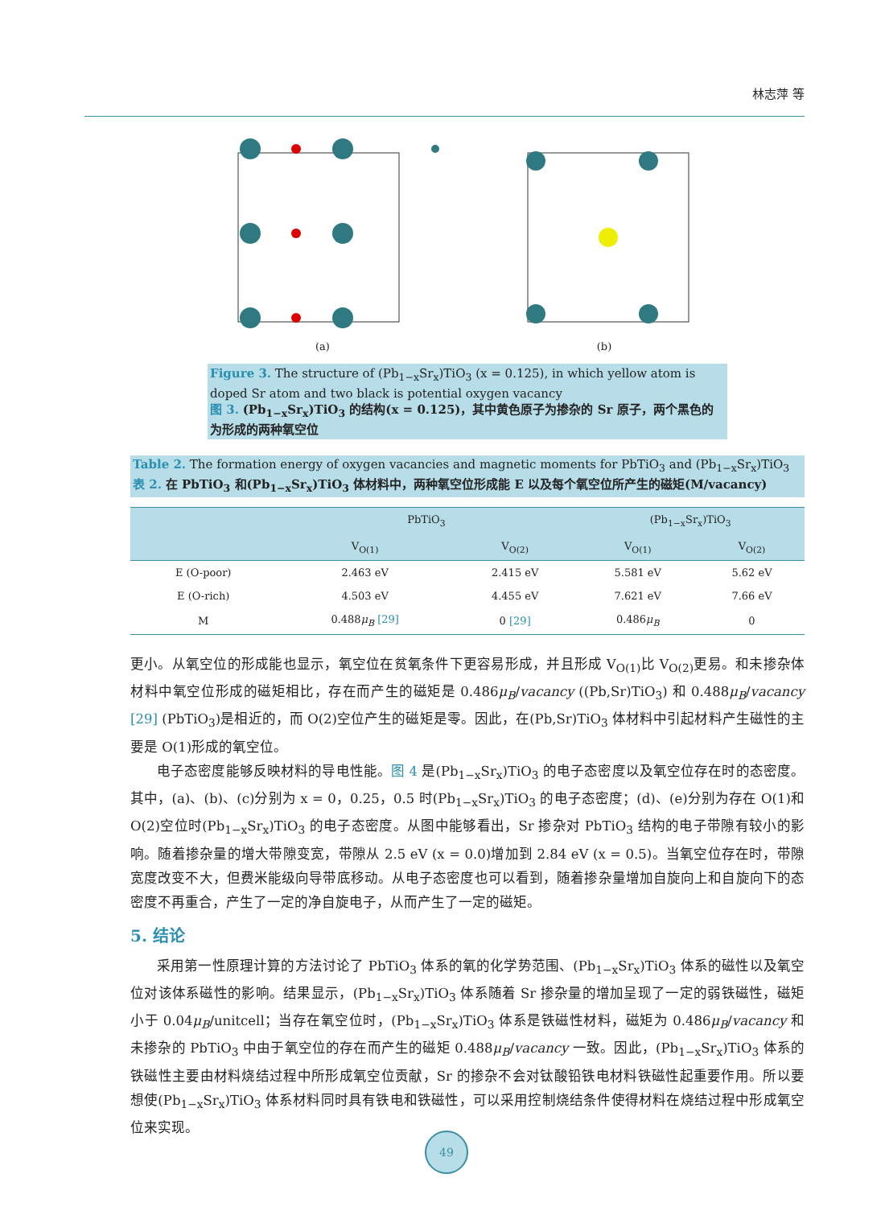林志萍 等
(a) (b)
Figure 3. The structure of (Pb<sub>1−x</sub>Sr<sub>x</sub>)TiO<sub>3</sub> (x = 0.125), in which yellow atom is doped Sr atom and two black is potential oxygen vacancy
图 3. (Pb<sub>1−x</sub>Sr<sub>x</sub>)TiO<sub>3</sub> 的结构(x = 0.125)，其中黄色原子为掺杂的 Sr 原子，两个黑色的为形成的两种氧空位
Table 2. The formation energy of oxygen vacancies and magnetic moments for PbTiO<sub>3</sub> and (Pb<sub>1−x</sub>Sr<sub>x</sub>)TiO<sub>3</sub>
表 2. 在 PbTiO<sub>3</sub> 和(Pb<sub>1−x</sub>Sr<sub>x</sub>)TiO<sub>3</sub> 体材料中，两种氧空位形成能 E 以及每个氧空位所产生的磁矩(M/vacancy)
| | PbTiO<sub>3</sub> | | (Pb<sub>1−x</sub>Sr<sub>x</sub>)TiO<sub>3</sub> | |
| --- | --- | --- | --- | --- |
| | V<sub>O(1)</sub> | V<sub>O(2)</sub> | V<sub>O(1)</sub> | V<sub>O(2)</sub> |
| E (O-poor) | 2.463 eV | 2.415 eV | 5.581 eV | 5.62 eV |
| E (O-rich) | 4.503 eV | 4.455 eV | 7.621 eV | 7.66 eV |
| M | 0.488 μ<sub>B</sub> [29] | 0 [29] | 0.486 μ<sub>B</sub> | 0 |
更小。从氧空位的形成能也显示，氧空位在贫氧条件下更容易形成，并且形成 V<sub>O(1)</sub>比 V<sub>O(2)</sub>更易。和未掺杂体材料中氧空位形成的磁矩相比，存在而产生的磁矩是 0.486μ<sub>B</sub>/vacancy ((Pb,Sr)TiO<sub>3</sub>) 和 0.488μ<sub>B</sub>/vacancy [29] (PbTiO<sub>3</sub>)是相近的，而 O(2)空位产生的磁矩是零。因此，在(Pb,Sr)TiO<sub>3</sub> 体材料中引起材料产生磁性的主要是 O(1)形成的氧空位。
电子态密度能够反映材料的导电性能。图 4 是(Pb<sub>1−x</sub>Sr<sub>x</sub>)TiO<sub>3</sub> 的电子态密度以及氧空位存在时的态密度。其中，(a)、(b)、(c)分别为 x = 0，0.25，0.5 时(Pb<sub>1−x</sub>Sr<sub>x</sub>)TiO<sub>3</sub> 的电子态密度；(d)、(e)分别为存在 O(1)和 O(2)空位时(Pb<sub>1−x</sub>Sr<sub>x</sub>)TiO<sub>3</sub> 的电子态密度。从图中能够看出，Sr 掺杂对 PbTiO<sub>3</sub> 结构的电子带隙有较小的影响。随着掺杂量的增大带隙变宽，带隙从 2.5 eV (x = 0.0)增加到 2.84 eV (x = 0.5)。当氧空位存在时，带隙宽度改变不大，但费米能级向导带底移动。从电子态密度也可以看到，随着掺杂量增加自旋向上和自旋向下的态密度不再重合，产生了一定的净自旋电子，从而产生了一定的磁矩。
5. 结论
采用第一性原理计算的方法讨论了 PbTiO<sub>3</sub> 体系的氧的化学势范围、(Pb<sub>1−x</sub>Sr<sub>x</sub>)TiO<sub>3</sub> 体系的磁性以及氧空位对该体系磁性的影响。结果显示，(Pb<sub>1−x</sub>Sr<sub>x</sub>)TiO<sub>3</sub> 体系随着 Sr 掺杂量的增加呈现了一定的弱铁磁性，磁矩小于 0.04μ<sub>B</sub>/unitcell；当存在氧空位时，(Pb<sub>1−x</sub>Sr<sub>x</sub>)TiO<sub>3</sub> 体系是铁磁性材料，磁矩为 0.486μ<sub>B</sub>/vacancy 和未掺杂的 PbTiO<sub>3</sub> 中由于氧空位的存在而产生的磁矩 0.488μ<sub>B</sub>/vacancy 一致。因此，(Pb<sub>1−x</sub>Sr<sub>x</sub>)TiO<sub>3</sub> 体系的铁磁性主要由材料烧结过程中所形成氧空位贡献，Sr 的掺杂不会对钛酸铅铁电材料铁磁性起重要作用。所以要想使(Pb<sub>1−x</sub>Sr<sub>x</sub>)TiO<sub>3</sub> 体系材料同时具有铁电和铁磁性，可以采用控制烧结条件使得材料在烧结过程中形成氧空位来实现。
49